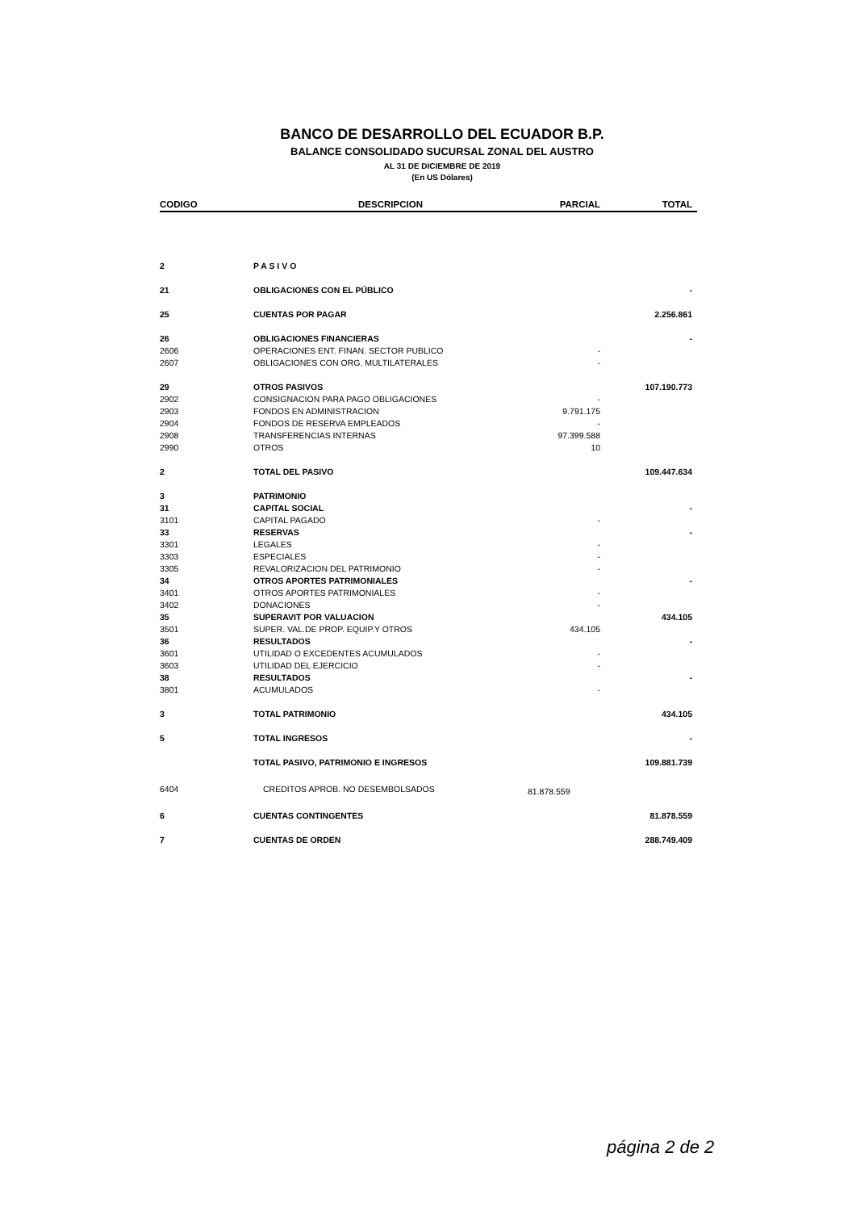BANCO DE DESARROLLO DEL ECUADOR B.P.
BALANCE CONSOLIDADO SUCURSAL ZONAL DEL AUSTRO
AL 31 DE DICIEMBRE DE 2019
(En US Dólares)
| CODIGO | DESCRIPCION | PARCIAL | TOTAL |
| --- | --- | --- | --- |
| 2 | P A S I V O | | |
| 21 | OBLIGACIONES CON EL PÚBLICO | | - |
| 25 | CUENTAS POR PAGAR | | 2.256.861 |
| 26 | OBLIGACIONES FINANCIERAS | | - |
| 2606 | OPERACIONES ENT. FINAN. SECTOR PUBLICO | - | |
| 2607 | OBLIGACIONES CON ORG. MULTILATERALES | - | |
| 29 | OTROS PASIVOS | | 107.190.773 |
| 2902 | CONSIGNACION PARA PAGO OBLIGACIONES | - | |
| 2903 | FONDOS EN ADMINISTRACION | 9.791.175 | |
| 2904 | FONDOS DE RESERVA EMPLEADOS | - | |
| 2908 | TRANSFERENCIAS INTERNAS | 97.399.588 | |
| 2990 | OTROS | 10 | |
| 2 | TOTAL DEL PASIVO | | 109.447.634 |
| 3 | PATRIMONIO | | |
| 31 | CAPITAL SOCIAL | | - |
| 3101 | CAPITAL PAGADO | - | |
| 33 | RESERVAS | | - |
| 3301 | LEGALES | - | |
| 3303 | ESPECIALES | - | |
| 3305 | REVALORIZACION DEL PATRIMONIO | - | |
| 34 | OTROS APORTES PATRIMONIALES | | - |
| 3401 | OTROS APORTES PATRIMONIALES | - | |
| 3402 | DONACIONES | - | |
| 35 | SUPERAVIT POR VALUACION | | 434.105 |
| 3501 | SUPER. VAL.DE PROP. EQUIP.Y OTROS | 434.105 | |
| 36 | RESULTADOS | | - |
| 3601 | UTILIDAD O EXCEDENTES ACUMULADOS | - | |
| 3603 | UTILIDAD DEL EJERCICIO | - | |
| 38 | RESULTADOS | | - |
| 3801 | ACUMULADOS | - | |
| 3 | TOTAL PATRIMONIO | | 434.105 |
| 5 | TOTAL INGRESOS | | - |
| | TOTAL PASIVO, PATRIMONIO E INGRESOS | | 109.881.739 |
| 6404 | CREDITOS APROB. NO DESEMBOLSADOS | 81.878.559 | |
| 6 | CUENTAS CONTINGENTES | | 81.878.559 |
| 7 | CUENTAS DE ORDEN | | 288.749.409 |
página 2 de 2